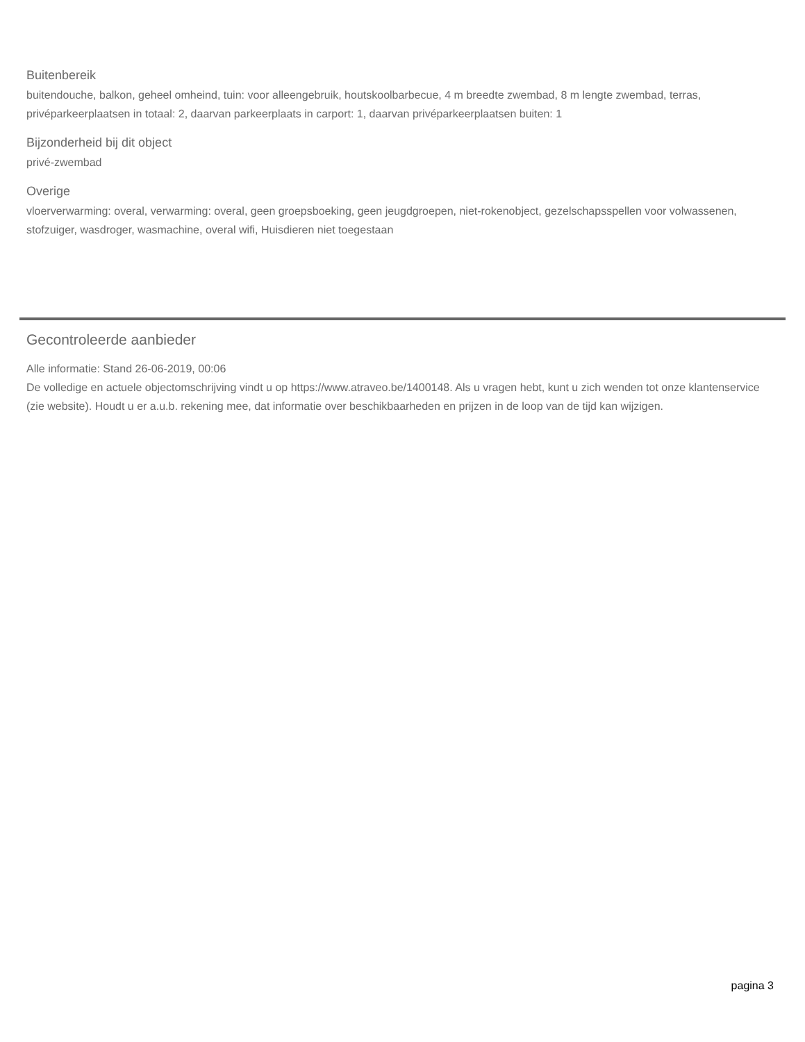Buitenbereik
buitendouche, balkon, geheel omheind, tuin: voor alleengebruik, houtskoolbarbecue, 4 m breedte zwembad, 8 m lengte zwembad, terras, privéparkeerplaatsen in totaal: 2, daarvan parkeerplaats in carport: 1, daarvan privéparkeerplaatsen buiten: 1
Bijzonderheid bij dit object
privé-zwembad
Overige
vloerverwarming: overal, verwarming: overal, geen groepsboeking, geen jeugdgroepen, niet-rokenobject, gezelschapsspellen voor volwassenen, stofzuiger, wasdroger, wasmachine, overal wifi, Huisdieren niet toegestaan
Gecontroleerde aanbieder
Alle informatie: Stand 26-06-2019, 00:06
De volledige en actuele objectomschrijving vindt u op https://www.atraveo.be/1400148. Als u vragen hebt, kunt u zich wenden tot onze klantenservice (zie website). Houdt u er a.u.b. rekening mee, dat informatie over beschikbaarheden en prijzen in de loop van de tijd kan wijzigen.
pagina 3